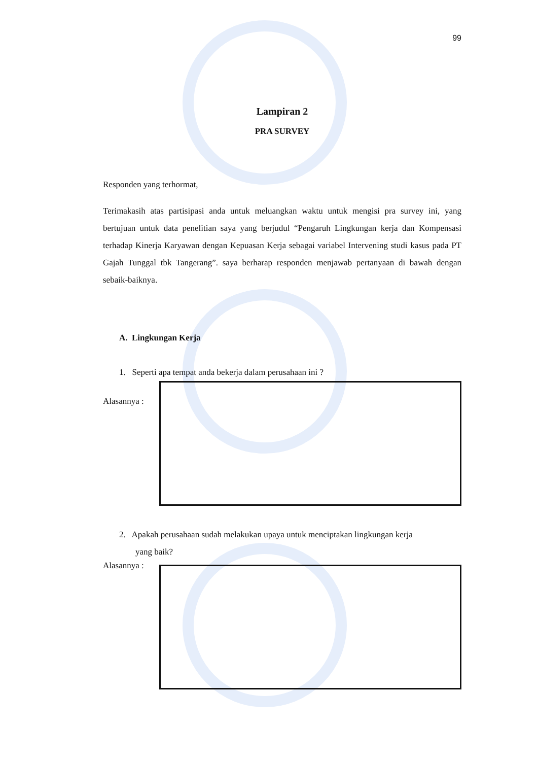99
Lampiran 2
PRA SURVEY
Responden yang terhormat,
Terimakasih atas partisipasi anda untuk meluangkan waktu untuk mengisi pra survey ini, yang bertujuan untuk data penelitian saya yang berjudul “Pengaruh Lingkungan kerja dan Kompensasi terhadap Kinerja Karyawan dengan Kepuasan Kerja sebagai variabel Intervening studi kasus pada PT Gajah Tunggal tbk Tangerang”. saya berharap responden menjawab pertanyaan di bawah dengan sebaik-baiknya.
A. Lingkungan Kerja
1. Seperti apa tempat anda bekerja dalam perusahaan ini ?
Alasannya :
2. Apakah perusahaan sudah melakukan upaya untuk menciptakan lingkungan kerja
yang baik?
Alasannya :